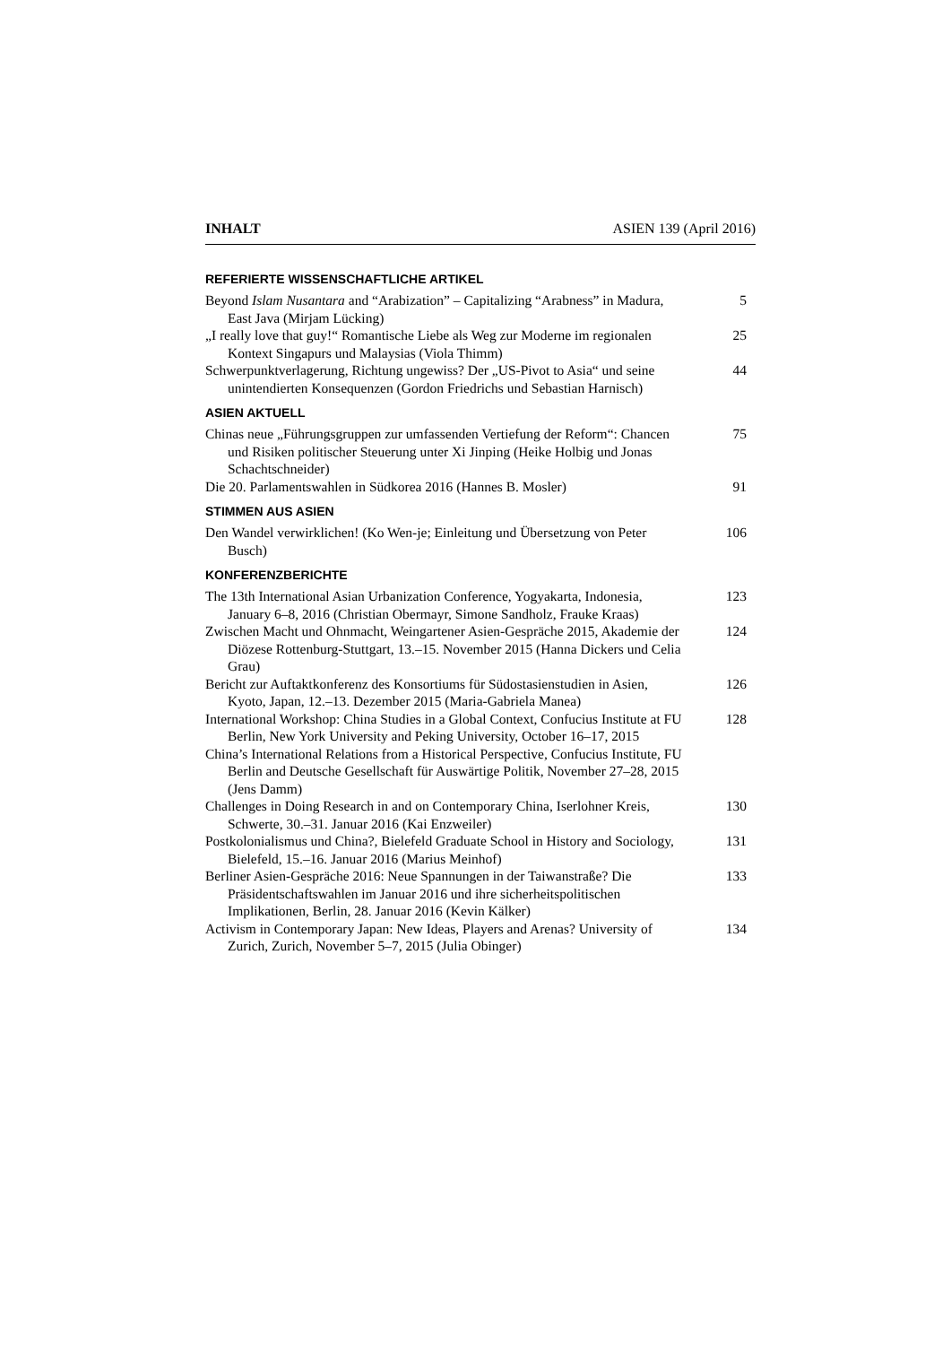INHALT ASIEN 139 (April 2016)
REFERIERTE WISSENSCHAFTLICHE ARTIKEL
Beyond Islam Nusantara and “Arabization” – Capitalizing “Arabness” in Madura, East Java (Mirjam Lücking)
5
„I really love that guy!“ Romantische Liebe als Weg zur Moderne im regionalen Kontext Singapurs und Malaysias (Viola Thimm)
25
Schwerpunktverlagerung, Richtung ungewiss? Der „US-Pivot to Asia“ und seine unintendierten Konsequenzen (Gordon Friedrichs und Sebastian Harnisch)
44
ASIEN AKTUELL
Chinas neue „Führungsgruppen zur umfassenden Vertiefung der Reform“: Chancen und Risiken politischer Steuerung unter Xi Jinping (Heike Holbig und Jonas Schachtschneider)
75
Die 20. Parlamentswahlen in Südkorea 2016 (Hannes B. Mosler)
91
STIMMEN AUS ASIEN
Den Wandel verwirklichen! (Ko Wen-je; Einleitung und Übersetzung von Peter Busch)
106
KONFERENZBERICHTE
The 13th International Asian Urbanization Conference, Yogyakarta, Indonesia, January 6–8, 2016 (Christian Obermayr, Simone Sandholz, Frauke Kraas)
123
Zwischen Macht und Ohnmacht, Weingartener Asien-Gespräche 2015, Akademie der Diözese Rottenburg-Stuttgart, 13.–15. November 2015 (Hanna Dickers und Celia Grau)
124
Bericht zur Auftaktkonferenz des Konsortiums für Südostasienstudien in Asien, Kyoto, Japan, 12.–13. Dezember 2015 (Maria-Gabriela Manea)
126
International Workshop: China Studies in a Global Context, Confucius Institute at FU Berlin, New York University and Peking University, October 16–17, 2015
128
China’s International Relations from a Historical Perspective, Confucius Institute, FU Berlin and Deutsche Gesellschaft für Auswärtige Politik, November 27–28, 2015 (Jens Damm)
Challenges in Doing Research in and on Contemporary China, Iserlohner Kreis, Schwerte, 30.–31. Januar 2016 (Kai Enzweiler)
130
Postkolonialismus und China?, Bielefeld Graduate School in History and Sociology, Bielefeld, 15.–16. Januar 2016 (Marius Meinhof)
131
Berliner Asien-Gespräche 2016: Neue Spannungen in der Taiwanstraße? Die Präsidentschaftswahlen im Januar 2016 und ihre sicherheitspolitischen Implikationen, Berlin, 28. Januar 2016 (Kevin Kälker)
133
Activism in Contemporary Japan: New Ideas, Players and Arenas? University of Zurich, Zurich, November 5–7, 2015 (Julia Obinger)
134